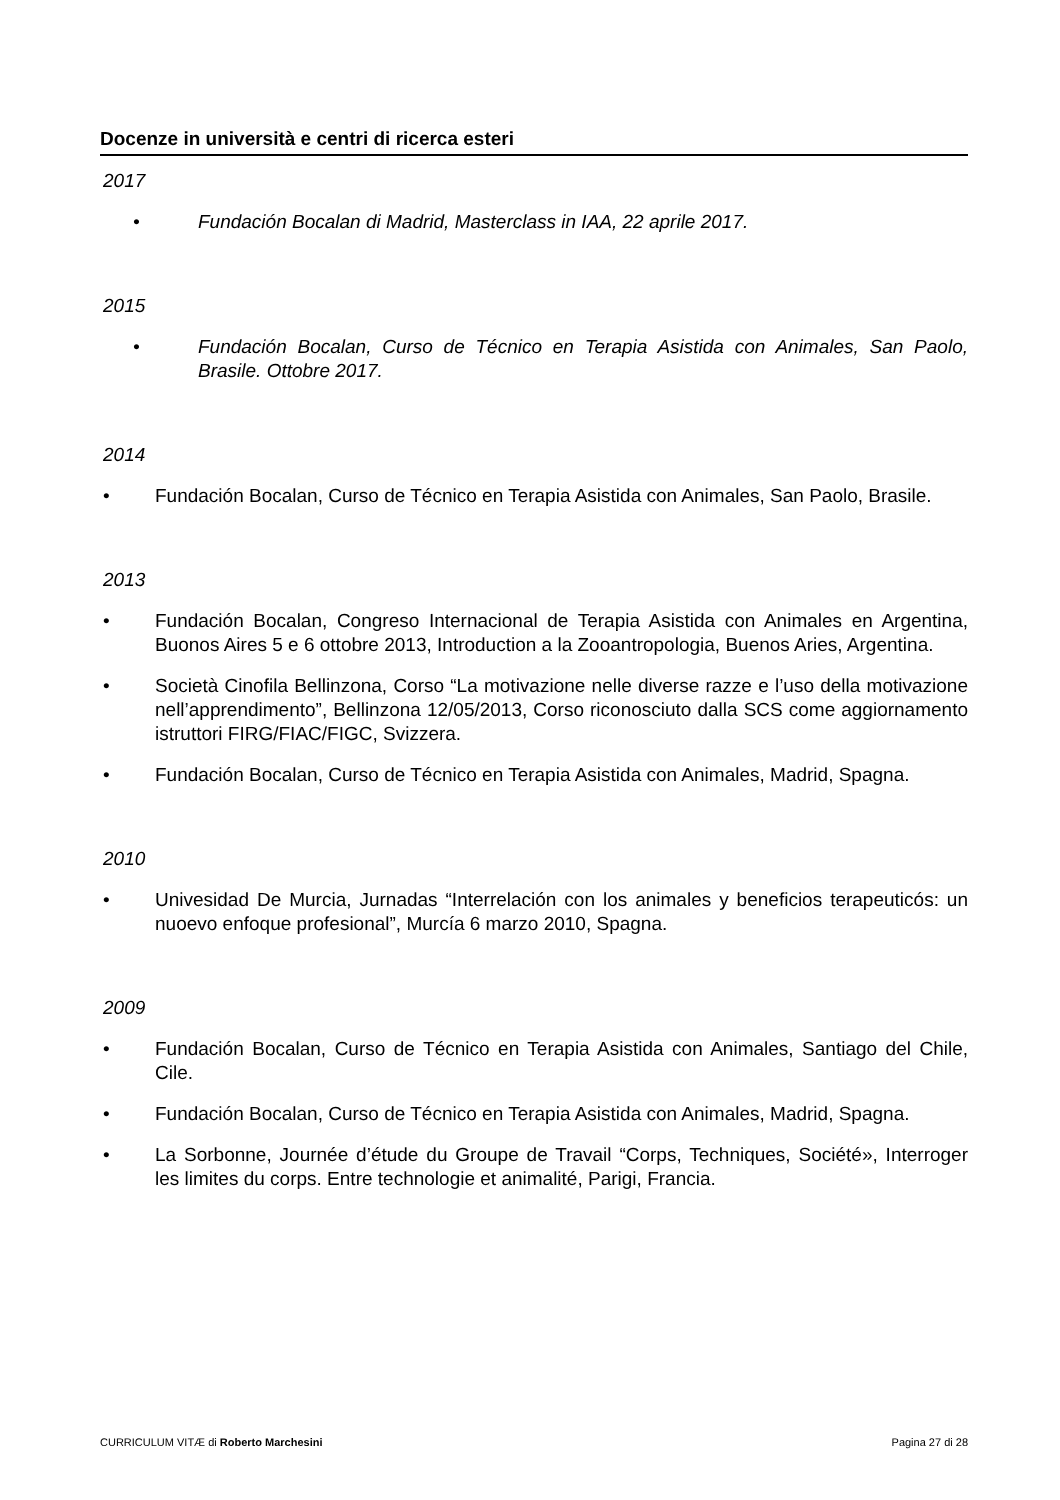Docenze in università e centri di ricerca esteri
2017
• Fundación Bocalan di Madrid, Masterclass in IAA, 22 aprile 2017.
2015
• Fundación Bocalan, Curso de Técnico en Terapia Asistida con Animales, San Paolo, Brasile. Ottobre 2017.
2014
• Fundación Bocalan, Curso de Técnico en Terapia Asistida con Animales, San Paolo, Brasile.
2013
• Fundación Bocalan, Congreso Internacional de Terapia Asistida con Animales en Argentina, Buonos Aires 5 e 6 ottobre 2013, Introduction a la Zooantropologia, Buenos Aries, Argentina.
• Società Cinofila Bellinzona, Corso “La motivazione nelle diverse razze e l’uso della motivazione nell’apprendimento”, Bellinzona 12/05/2013, Corso riconosciuto dalla SCS come aggiornamento istruttori FIRG/FIAC/FIGC, Svizzera.
• Fundación Bocalan, Curso de Técnico en Terapia Asistida con Animales, Madrid, Spagna.
2010
• Univesidad De Murcia, Jurnadas “Interrelación con los animales y beneficios terapeuticós: un nuoevo enfoque profesional”, Murcía 6 marzo 2010, Spagna.
2009
• Fundación Bocalan, Curso de Técnico en Terapia Asistida con Animales, Santiago del Chile, Cile.
• Fundación Bocalan, Curso de Técnico en Terapia Asistida con Animales, Madrid, Spagna.
• La Sorbonne, Journée d’étude du Groupe de Travail “Corps, Techniques, Société», Interroger les limites du corps. Entre technologie et animalité, Parigi, Francia.
CURRICULUM VITÆ di Roberto Marchesini Pagina 27 di 28